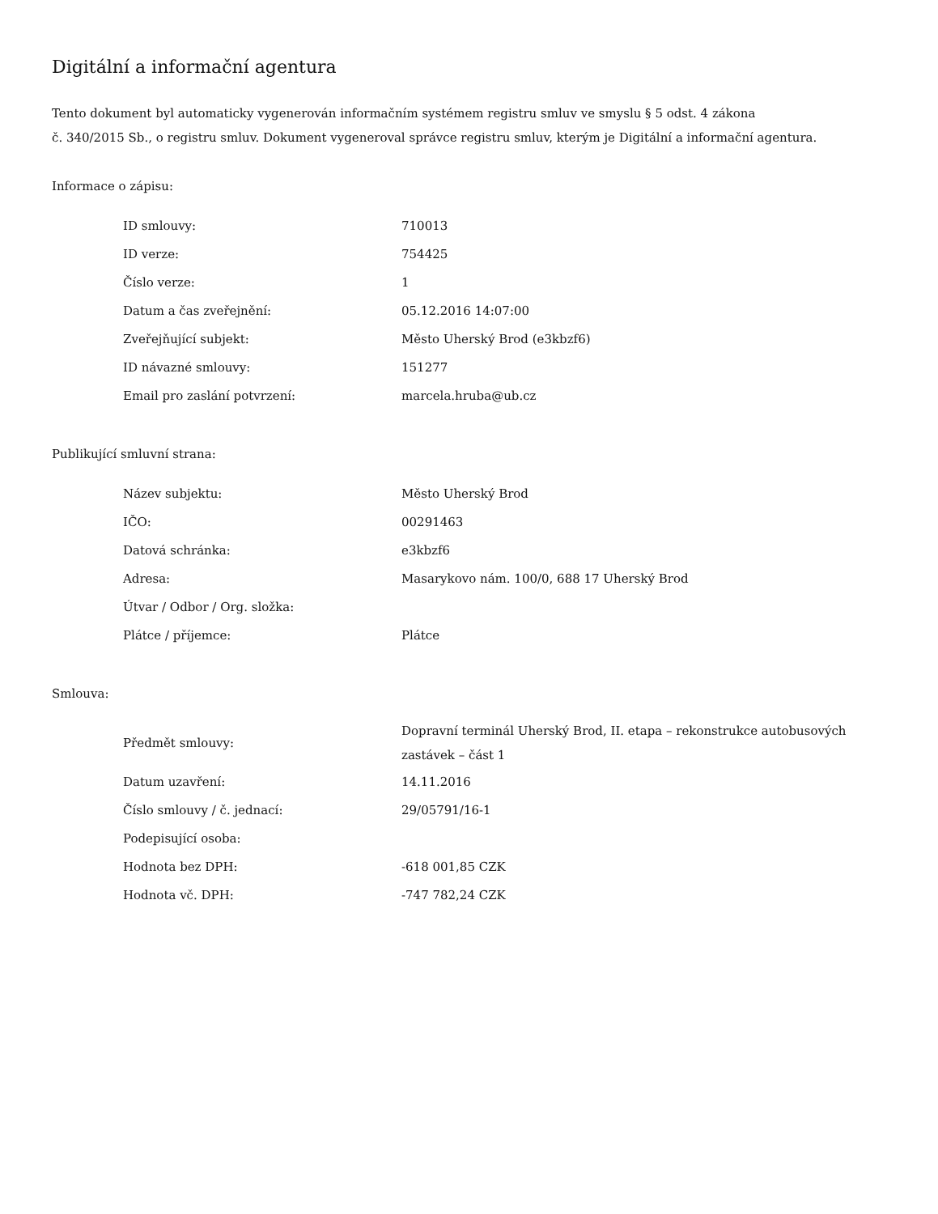Digitální a informační agentura
Tento dokument byl automaticky vygenerován informačním systémem registru smluv ve smyslu § 5 odst. 4 zákona
č. 340/2015 Sb., o registru smluv. Dokument vygeneroval správce registru smluv, kterým je Digitální a informační agentura.
Informace o zápisu:
| ID smlouvy: | 710013 |
| ID verze: | 754425 |
| Číslo verze: | 1 |
| Datum a čas zveřejnění: | 05.12.2016 14:07:00 |
| Zveřejňující subjekt: | Město Uherský Brod (e3kbzf6) |
| ID návazné smlouvy: | 151277 |
| Email pro zaslání potvrzení: | marcela.hruba@ub.cz |
Publikující smluvní strana:
| Název subjektu: | Město Uherský Brod |
| IČO: | 00291463 |
| Datová schránka: | e3kbzf6 |
| Adresa: | Masarykovo nám. 100/0, 688 17 Uherský Brod |
| Útvar / Odbor / Org. složka: | |
| Plátce / příjemce: | Plátce |
Smlouva:
| Předmět smlouvy: | Dopravní terminál Uherský Brod, II. etapa – rekonstrukce autobusových zastávek – část 1 |
| Datum uzavření: | 14.11.2016 |
| Číslo smlouvy / č. jednací: | 29/05791/16-1 |
| Podepisující osoba: | |
| Hodnota bez DPH: | -618 001,85 CZK |
| Hodnota vč. DPH: | -747 782,24 CZK |